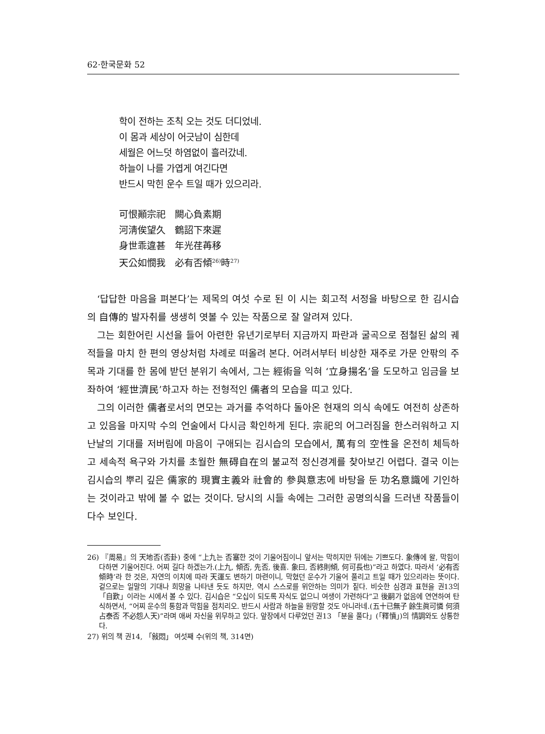62·한국문화 52
학이 전하는 조칙 오는 것도 더디었네.
이 몸과 세상이 어긋남이 심한데
세월은 어느덧 하염없이 흘러갔네.
하늘이 나를 가엽게 여긴다면
반드시 막힌 운수 트일 때가 있으리라.
可恨顚宗祀　闕心負素期
河淸俟望久　鶴詔下來遲
身世乖違甚　年光荏苒移
天公如憫我　必有否傾<sup>26)</sup>時<sup>27)</sup>
‘답답한 마음을 펴본다’는 제목의 여섯 수로 된 이 시는 회고적 서정을 바탕으로 한 김시습의 自傳的 발자취를 생생히 엿볼 수 있는 작품으로 잘 알려져 있다.
그는 회한어린 시선을 들어 아련한 유년기로부터 지금까지 파란과 굴곡으로 점철된 삶의 궤적들을 마치 한 편의 영상처럼 차례로 떠올려 본다. 어려서부터 비상한 재주로 가문 안팎의 주목과 기대를 한 몸에 받던 분위기 속에서, 그는 經術을 익혀 ‘立身揚名’을 도모하고 임금을 보좌하여 ‘經世濟民’하고자 하는 전형적인 儒者의 모습을 띠고 있다.
그의 이러한 儒者로서의 면모는 과거를 추억하다 돌아온 현재의 의식 속에도 여전히 상존하고 있음을 마지막 수의 언술에서 다시금 확인하게 된다. 宗祀의 어그러짐을 한스러워하고 지난날의 기대를 저버림에 마음이 구애되는 김시습의 모습에서, 萬有의 空性을 온전히 체득하고 세속적 욕구와 가치를 초월한 無碍自在의 불교적 정신경계를 찾아보긴 어렵다. 결국 이는 김시습의 뿌리 깊은 儒家的 現實主義와 社會的 參與意志에 바탕을 둔 功名意識에 기인하는 것이라고 밖에 볼 수 없는 것이다. 당시의 시들 속에는 그러한 공명의식을 드러낸 작품들이 다수 보인다.
26) 『周易』의 天地否(否卦) 중에 “上九는 否塞한 것이 기울어짐이니 앞서는 막히지만 뒤에는 기쁘도다. 象傳에 왈, 막힘이 다하면 기울어진다. 어찌 길다 하겠는가.(上九, 傾否, 先否, 後喜. 象曰, 否終則傾, 何可長也)”라고 하였다. 따라서 ‘必有否傾時’라 한 것은, 자연의 이치에 따라 天運도 변하기 마련이니, 막혔던 운수가 기울어 풀리고 트일 때가 있으리라는 뜻이다. 겉으로는 일말의 기대나 희망을 나타낸 듯도 하지만, 역시 스스로를 위안하는 의미가 짙다. 비슷한 심경과 표현을 권13의 「自歎」이라는 시에서 볼 수 있다. 김시습은 “오십이 되도록 자식도 없으니 여생이 가련하다”고 後嗣가 없음에 연연하여 탄식하면서, “어찌 운수의 통함과 막힘을 점치리오. 반드시 사람과 하늘을 원망할 것도 아니라네.(五十已無子 餘生眞可憐 何須占泰否 不必怨人天)”라며 애써 자신을 위무하고 있다. 앞장에서 다루었던 권13 「분을 풀다」(「釋憤」)의 情調와도 상통한다.
27) 위의 책 권14, 「敍悶」 여섯째 수(위의 책, 314면)